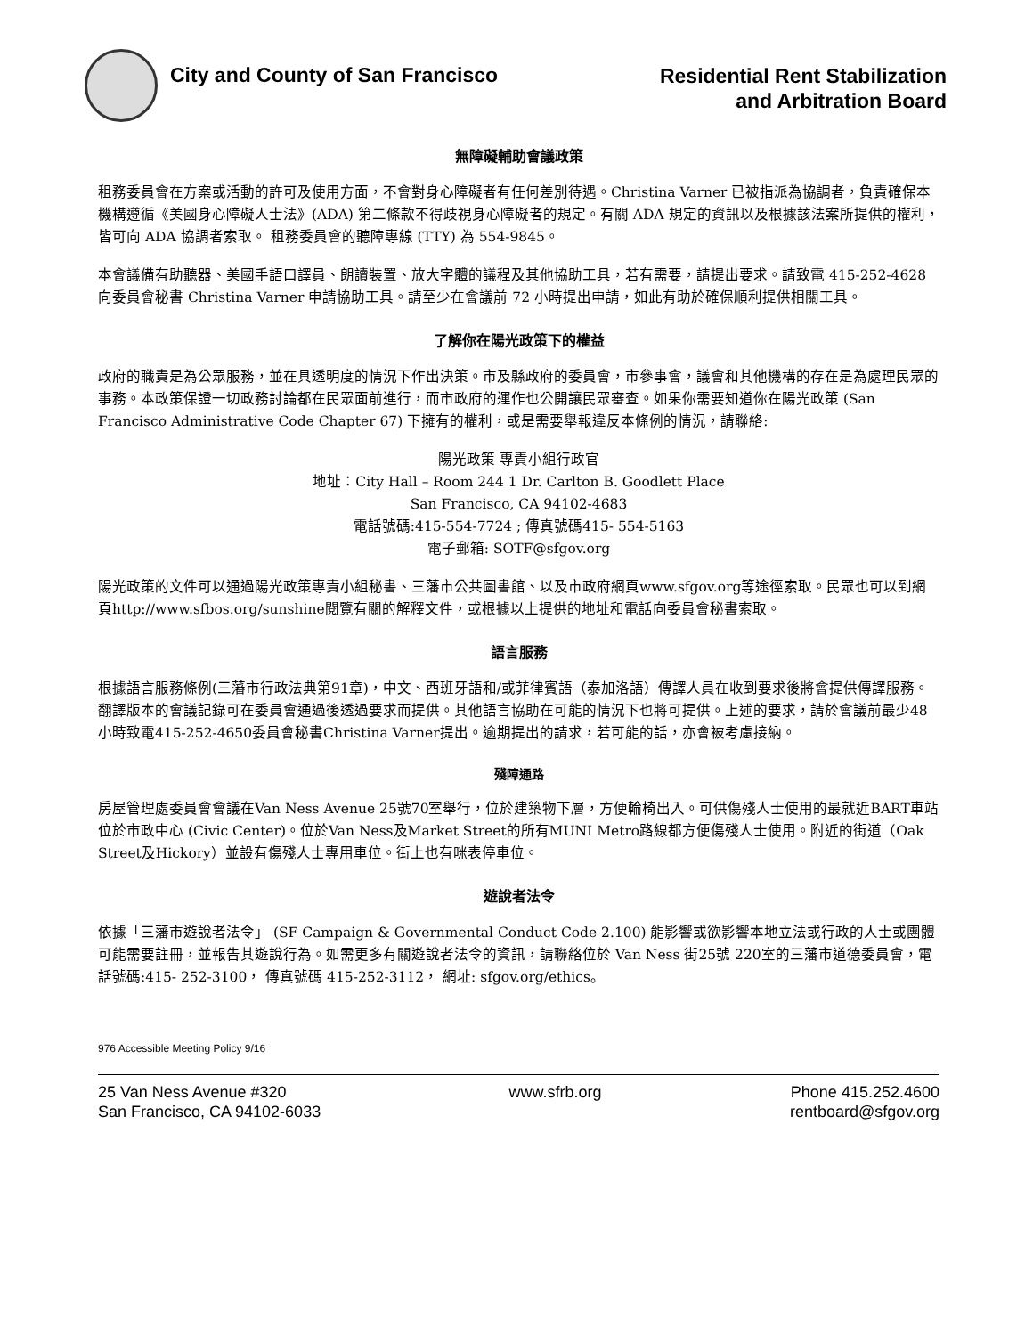City and County of San Francisco
Residential Rent Stabilization
and Arbitration Board
無障礙輔助會議政策
租務委員會在方案或活動的許可及使用方面，不會對身心障礙者有任何差別待遇。Christina Varner 已被指派為協調者，負責確保本機構遵循《美國身心障礙人士法》(ADA) 第二條款不得歧視身心障礙者的規定。有關 ADA 規定的資訊以及根據該法案所提供的權利，皆可向 ADA 協調者索取。 租務委員會的聽障專線 (TTY) 為 554-9845。
本會議備有助聽器、美國手語口譯員、朗讀裝置、放大字體的議程及其他協助工具，若有需要，請提出要求。請致電 415-252-4628 向委員會秘書 Christina Varner 申請協助工具。請至少在會議前 72 小時提出申請，如此有助於確保順利提供相關工具。
了解你在陽光政策下的權益
政府的職責是為公眾服務，並在具透明度的情況下作出決策。市及縣政府的委員會，市參事會，議會和其他機構的存在是為處理民眾的事務。本政策保證一切政務討論都在民眾面前進行，而市政府的運作也公開讓民眾審查。如果你需要知道你在陽光政策 (San Francisco Administrative Code Chapter 67) 下擁有的權利，或是需要舉報違反本條例的情況，請聯絡:
陽光政策 專責小組行政官
地址：City Hall – Room 244 1 Dr. Carlton B. Goodlett Place
San Francisco, CA 94102-4683
電話號碼:415-554-7724 ; 傳真號碼415- 554-5163
電子郵箱: SOTF@sfgov.org
陽光政策的文件可以通過陽光政策專責小組秘書、三藩市公共圖書館、以及市政府網頁www.sfgov.org等途徑索取。民眾也可以到網頁http://www.sfbos.org/sunshine閱覽有關的解釋文件，或根據以上提供的地址和電話向委員會秘書索取。
語言服務
根據語言服務條例(三藩市行政法典第91章)，中文、西班牙語和/或菲律賓語（泰加洛語）傳譯人員在收到要求後將會提供傳譯服務。翻譯版本的會議記錄可在委員會通過後透過要求而提供。其他語言協助在可能的情況下也將可提供。上述的要求，請於會議前最少48小時致電415-252-4650委員會秘書Christina Varner提出。逾期提出的請求，若可能的話，亦會被考慮接納。
殘障通路
房屋管理處委員會會議在Van Ness Avenue 25號70室舉行，位於建築物下層，方便輪椅出入。可供傷殘人士使用的最就近BART車站位於市政中心 (Civic Center)。位於Van Ness及Market Street的所有MUNI Metro路線都方便傷殘人士使用。附近的街道（Oak Street及Hickory）並設有傷殘人士專用車位。街上也有咪表停車位。
遊說者法令
依據「三藩市遊說者法令」 (SF Campaign & Governmental Conduct Code 2.100) 能影響或欲影響本地立法或行政的人士或團體可能需要註冊，並報告其遊說行為。如需更多有關遊說者法令的資訊，請聯絡位於 Van Ness 街25號 220室的三藩市道德委員會，電話號碼:415- 252-3100， 傳真號碼 415-252-3112， 網址: sfgov.org/ethics。
976 Accessible Meeting Policy 9/16
25 Van Ness Avenue #320
San Francisco, CA 94102-6033
www.sfrb.org Phone 415.252.4600
rentboard@sfgov.org